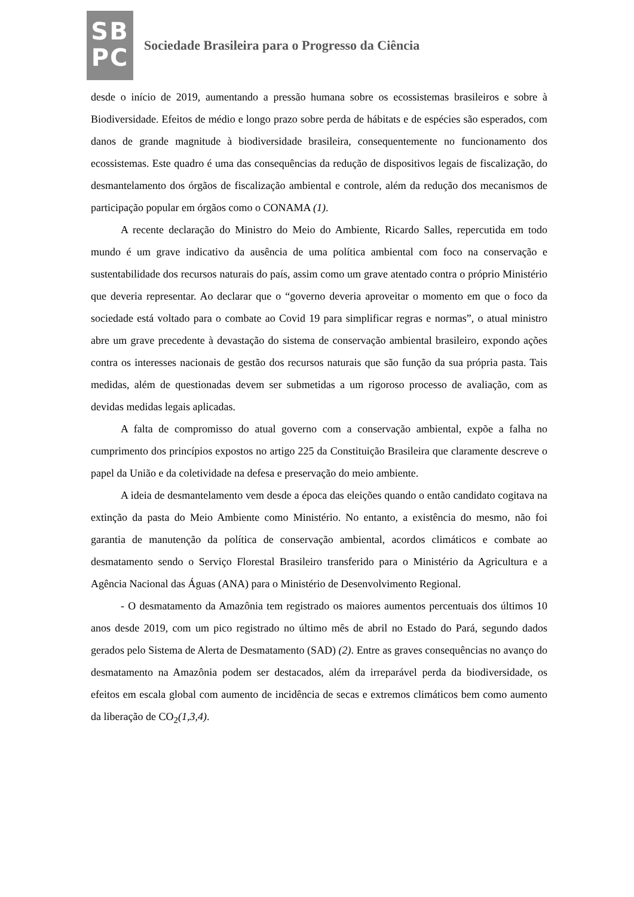SB
PC
Sociedade Brasileira para o Progresso da Ciência
desde o início de 2019, aumentando a pressão humana sobre os ecossistemas brasileiros e sobre à Biodiversidade. Efeitos de médio e longo prazo sobre perda de hábitats e de espécies são esperados, com danos de grande magnitude à biodiversidade brasileira, consequentemente no funcionamento dos ecossistemas. Este quadro é uma das consequências da redução de dispositivos legais de fiscalização, do desmantelamento dos órgãos de fiscalização ambiental e controle, além da redução dos mecanismos de participação popular em órgãos como o CONAMA (1).
A recente declaração do Ministro do Meio do Ambiente, Ricardo Salles, repercutida em todo mundo é um grave indicativo da ausência de uma política ambiental com foco na conservação e sustentabilidade dos recursos naturais do país, assim como um grave atentado contra o próprio Ministério que deveria representar. Ao declarar que o “governo deveria aproveitar o momento em que o foco da sociedade está voltado para o combate ao Covid 19 para simplificar regras e normas”, o atual ministro abre um grave precedente à devastação do sistema de conservação ambiental brasileiro, expondo ações contra os interesses nacionais de gestão dos recursos naturais que são função da sua própria pasta. Tais medidas, além de questionadas devem ser submetidas a um rigoroso processo de avaliação, com as devidas medidas legais aplicadas.
A falta de compromisso do atual governo com a conservação ambiental, expõe a falha no cumprimento dos princípios expostos no artigo 225 da Constituição Brasileira que claramente descreve o papel da União e da coletividade na defesa e preservação do meio ambiente.
A ideia de desmantelamento vem desde a época das eleições quando o então candidato cogitava na extinção da pasta do Meio Ambiente como Ministério. No entanto, a existência do mesmo, não foi garantia de manutenção da política de conservação ambiental, acordos climáticos e combate ao desmatamento sendo o Serviço Florestal Brasileiro transferido para o Ministério da Agricultura e a Agência Nacional das Águas (ANA) para o Ministério de Desenvolvimento Regional.
- O desmatamento da Amazônia tem registrado os maiores aumentos percentuais dos últimos 10 anos desde 2019, com um pico registrado no último mês de abril no Estado do Pará, segundo dados gerados pelo Sistema de Alerta de Desmatamento (SAD) (2). Entre as graves consequências no avanço do desmatamento na Amazônia podem ser destacados, além da irreparável perda da biodiversidade, os efeitos em escala global com aumento de incidência de secas e extremos climáticos bem como aumento da liberação de CO<sub>2</sub>(1,3,4).